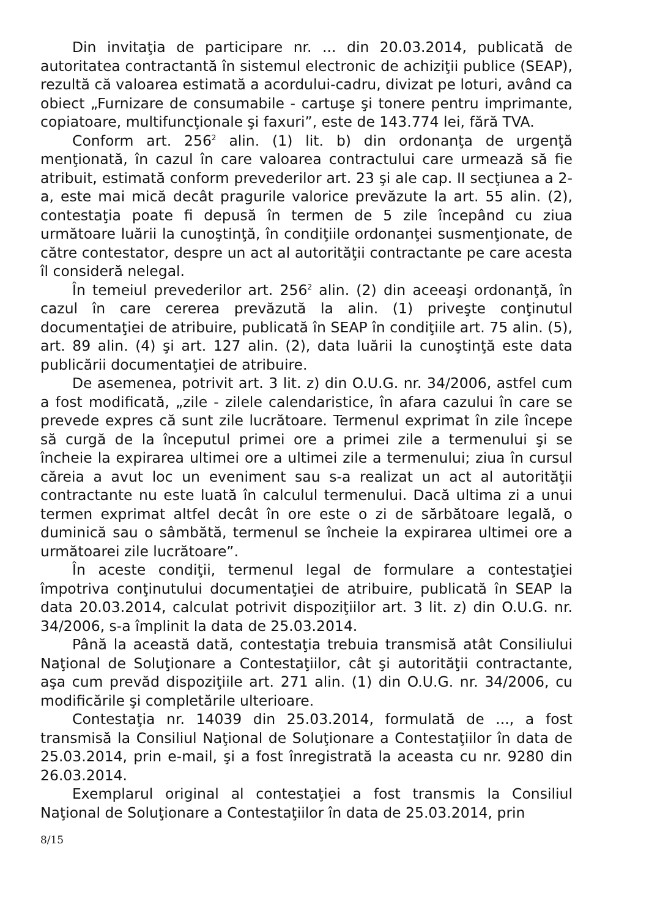Din invitaţia de participare nr. ... din 20.03.2014, publicată de autoritatea contractantă în sistemul electronic de achiziţii publice (SEAP), rezultă că valoarea estimată a acordului-cadru, divizat pe loturi, având ca obiect „Furnizare de consumabile - cartuşe şi tonere pentru imprimante, copiatoare, multifuncţionale şi faxuri”, este de 143.774 lei, fără TVA.
Conform art. 256<sup>2</sup> alin. (1) lit. b) din ordonanţa de urgenţă menţionată, în cazul în care valoarea contractului care urmează să fie atribuit, estimată conform prevederilor art. 23 şi ale cap. II secţiunea a 2-a, este mai mică decât pragurile valorice prevăzute la art. 55 alin. (2), contestaţia poate fi depusă în termen de 5 zile începând cu ziua următoare luării la cunoştinţă, în condiţiile ordonanţei susmenţionate, de către contestator, despre un act al autorităţii contractante pe care acesta îl consideră nelegal.
În temeiul prevederilor art. 256<sup>2</sup> alin. (2) din aceeaşi ordonanţă, în cazul în care cererea prevăzută la alin. (1) priveşte conţinutul documentaţiei de atribuire, publicată în SEAP în condiţiile art. 75 alin. (5), art. 89 alin. (4) şi art. 127 alin. (2), data luării la cunoştinţă este data publicării documentaţiei de atribuire.
De asemenea, potrivit art. 3 lit. z) din O.U.G. nr. 34/2006, astfel cum a fost modificată, „zile - zilele calendaristice, în afara cazului în care se prevede expres că sunt zile lucrătoare. Termenul exprimat în zile începe să curgă de la începutul primei ore a primei zile a termenului şi se încheie la expirarea ultimei ore a ultimei zile a termenului; ziua în cursul căreia a avut loc un eveniment sau s-a realizat un act al autorităţii contractante nu este luată în calculul termenului. Dacă ultima zi a unui termen exprimat altfel decât în ore este o zi de sărbătoare legală, o duminică sau o sâmbătă, termenul se încheie la expirarea ultimei ore a următoarei zile lucrătoare”.
În aceste condiţii, termenul legal de formulare a contestaţiei împotriva conţinutului documentaţiei de atribuire, publicată în SEAP la data 20.03.2014, calculat potrivit dispoziţiilor art. 3 lit. z) din O.U.G. nr. 34/2006, s-a împlinit la data de 25.03.2014.
Până la această dată, contestaţia trebuia transmisă atât Consiliului Naţional de Soluţionare a Contestaţiilor, cât şi autorităţii contractante, aşa cum prevăd dispoziţiile art. 271 alin. (1) din O.U.G. nr. 34/2006, cu modificările şi completările ulterioare.
Contestaţia nr. 14039 din 25.03.2014, formulată de ..., a fost transmisă la Consiliul Naţional de Soluţionare a Contestaţiilor în data de 25.03.2014, prin e-mail, şi a fost înregistrată la aceasta cu nr. 9280 din 26.03.2014.
Exemplarul original al contestaţiei a fost transmis la Consiliul Naţional de Soluţionare a Contestaţiilor în data de 25.03.2014, prin
8/15